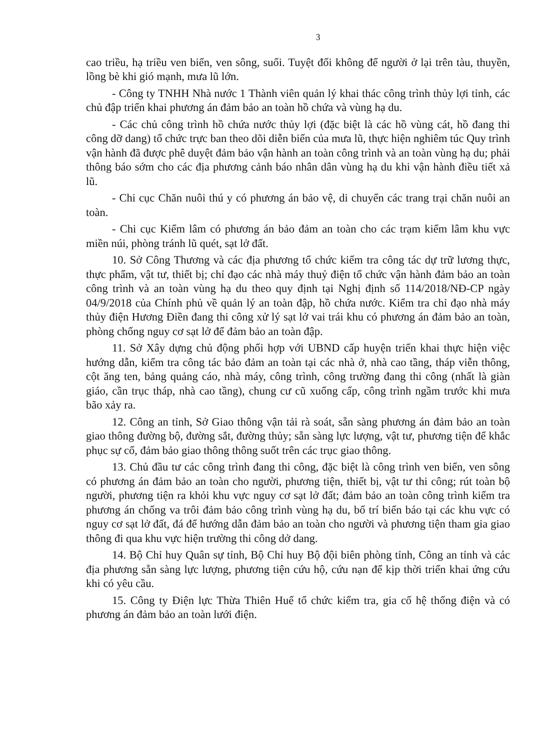3
cao triều, hạ triều ven biển, ven sông, suối. Tuyệt đối không để người ở lại trên tàu, thuyền, lồng bè khi gió mạnh, mưa lũ lớn.
- Công ty TNHH Nhà nước 1 Thành viên quản lý khai thác công trình thủy lợi tỉnh, các chủ đập triển khai phương án đảm bảo an toàn hồ chứa và vùng hạ du.
- Các chủ công trình hồ chứa nước thủy lợi (đặc biệt là các hồ vùng cát, hồ đang thi công dỡ dang) tổ chức trực ban theo dõi diễn biến của mưa lũ, thực hiện nghiêm túc Quy trình vận hành đã được phê duyệt đảm bảo vận hành an toàn công trình và an toàn vùng hạ du; phải thông báo sớm cho các địa phương cảnh báo nhân dân vùng hạ du khi vận hành điều tiết xả lũ.
- Chi cục Chăn nuôi thú y có phương án bảo vệ, di chuyển các trang trại chăn nuôi an toàn.
- Chi cục Kiểm lâm có phương án bảo đảm an toàn cho các trạm kiểm lâm khu vực miền núi, phòng tránh lũ quét, sạt lở đất.
10. Sở Công Thương và các địa phương tổ chức kiểm tra công tác dự trữ lương thực, thực phẩm, vật tư, thiết bị; chỉ đạo các nhà máy thuỷ điện tổ chức vận hành đảm bảo an toàn công trình và an toàn vùng hạ du theo quy định tại Nghị định số 114/2018/NĐ-CP ngày 04/9/2018 của Chính phủ về quản lý an toàn đập, hồ chứa nước. Kiểm tra chỉ đạo nhà máy thủy điện Hương Điền đang thi công xử lý sạt lở vai trái khu có phương án đảm bảo an toàn, phòng chống nguy cơ sạt lở để đảm bảo an toàn đập.
11. Sở Xây dựng chủ động phối hợp với UBND cấp huyện triển khai thực hiện việc hướng dẫn, kiểm tra công tác bảo đảm an toàn tại các nhà ở, nhà cao tầng, tháp viễn thông, cột ăng ten, bảng quảng cáo, nhà máy, công trình, công trường đang thi công (nhất là giàn giáo, cần trục tháp, nhà cao tầng), chung cư cũ xuống cấp, công trình ngầm trước khi mưa bão xảy ra.
12. Công an tỉnh, Sở Giao thông vận tải rà soát, sẵn sàng phương án đảm bảo an toàn giao thông đường bộ, đường sắt, đường thủy; sẵn sàng lực lượng, vật tư, phương tiện để khắc phục sự cố, đảm bảo giao thông thông suốt trên các trục giao thông.
13. Chủ đầu tư các công trình đang thi công, đặc biệt là công trình ven biển, ven sông có phương án đảm bảo an toàn cho người, phương tiện, thiết bị, vật tư thi công; rút toàn bộ người, phương tiện ra khỏi khu vực nguy cơ sạt lở đất; đảm bảo an toàn công trình kiểm tra phương án chống va trôi đảm bảo công trình vùng hạ du, bố trí biển báo tại các khu vực có nguy cơ sạt lở đất, đá để hướng dẫn đảm bảo an toàn cho người và phương tiện tham gia giao thông đi qua khu vực hiện trường thi công dở dang.
14. Bộ Chỉ huy Quân sự tỉnh, Bộ Chỉ huy Bộ đội biên phòng tỉnh, Công an tỉnh và các địa phương sẵn sàng lực lượng, phương tiện cứu hộ, cứu nạn để kịp thời triển khai ứng cứu khi có yêu cầu.
15. Công ty Điện lực Thừa Thiên Huế tổ chức kiểm tra, gia cố hệ thống điện và có phương án đảm bảo an toàn lưới điện.